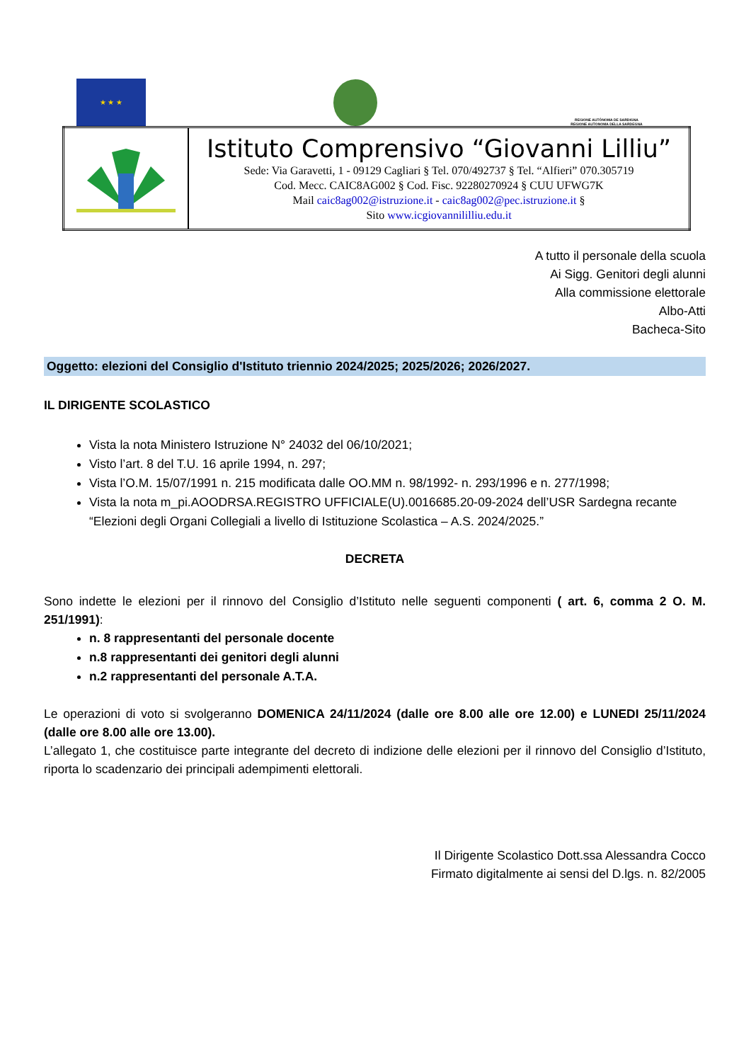★ ★ ★
REGIONE AUTÒNOMA DE SARDIGNA
REGIONE AUTONOMA DELLA SARDEGNA
| | Istituto Comprensivo “Giovanni Lilliu” Sede: Via Garavetti, 1 - 09129 Cagliari § Tel. 070/492737 § Tel. “Alfieri” 070.305719 Cod. Mecc. CAIC8AG002 § Cod. Fisc. 92280270924 § CUU UFWG7K Mail caic8ag002@istruzione.it - caic8ag002@pec.istruzione.it § Sito www.icgiovannililliu.edu.it |
A tutto il personale della scuola
Ai Sigg. Genitori degli alunni
Alla commissione elettorale
Albo-Atti
Bacheca-Sito
Oggetto: elezioni del Consiglio d'Istituto triennio 2024/2025; 2025/2026; 2026/2027.
IL DIRIGENTE SCOLASTICO
Vista la nota Ministero Istruzione N° 24032 del 06/10/2021;
Visto l’art. 8 del T.U. 16 aprile 1994, n. 297;
Vista l’O.M. 15/07/1991 n. 215 modificata dalle OO.MM n. 98/1992- n. 293/1996 e n. 277/1998;
Vista la nota m_pi.AOODRSA.REGISTRO UFFICIALE(U).0016685.20-09-2024 dell’USR Sardegna recante “Elezioni degli Organi Collegiali a livello di Istituzione Scolastica – A.S. 2024/2025.”
DECRETA
Sono indette le elezioni per il rinnovo del Consiglio d’Istituto nelle seguenti componenti ( art. 6, comma 2 O. M. 251/1991):
n. 8 rappresentanti del personale docente
n.8 rappresentanti dei genitori degli alunni
n.2 rappresentanti del personale A.T.A.
Le operazioni di voto si svolgeranno DOMENICA 24/11/2024 (dalle ore 8.00 alle ore 12.00) e LUNEDI 25/11/2024 (dalle ore 8.00 alle ore 13.00).
L’allegato 1, che costituisce parte integrante del decreto di indizione delle elezioni per il rinnovo del Consiglio d’Istituto, riporta lo scadenzario dei principali adempimenti elettorali.
Il Dirigente Scolastico Dott.ssa Alessandra Cocco
Firmato digitalmente ai sensi del D.lgs. n. 82/2005